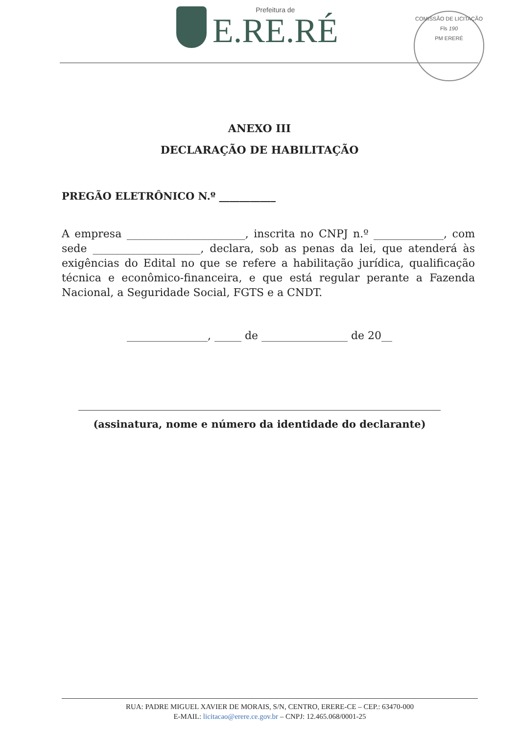Prefeitura de
E.RE.RÉ
COMISSÃO DE LICITAÇÃO
Fls 190
PM ERERÉ
ANEXO III
DECLARAÇÃO DE HABILITAÇÃO
PREGÃO ELETRÔNICO N.º ___________
A empresa ______________________, inscrita no CNPJ n.º _____________, com sede ____________________, declara, sob as penas da lei, que atenderá às exigências do Edital no que se refere a habilitação jurídica, qualificação técnica e econômico-financeira, e que está regular perante a Fazenda Nacional, a Seguridade Social, FGTS e a CNDT.
_______________, _____ de ________________ de 20__
(assinatura, nome e número da identidade do declarante)
RUA: PADRE MIGUEL XAVIER DE MORAIS, S/N, CENTRO, ERERE-CE – CEP.: 63470-000
E-MAIL: licitacao@erere.ce.gov.br – CNPJ: 12.465.068/0001-25